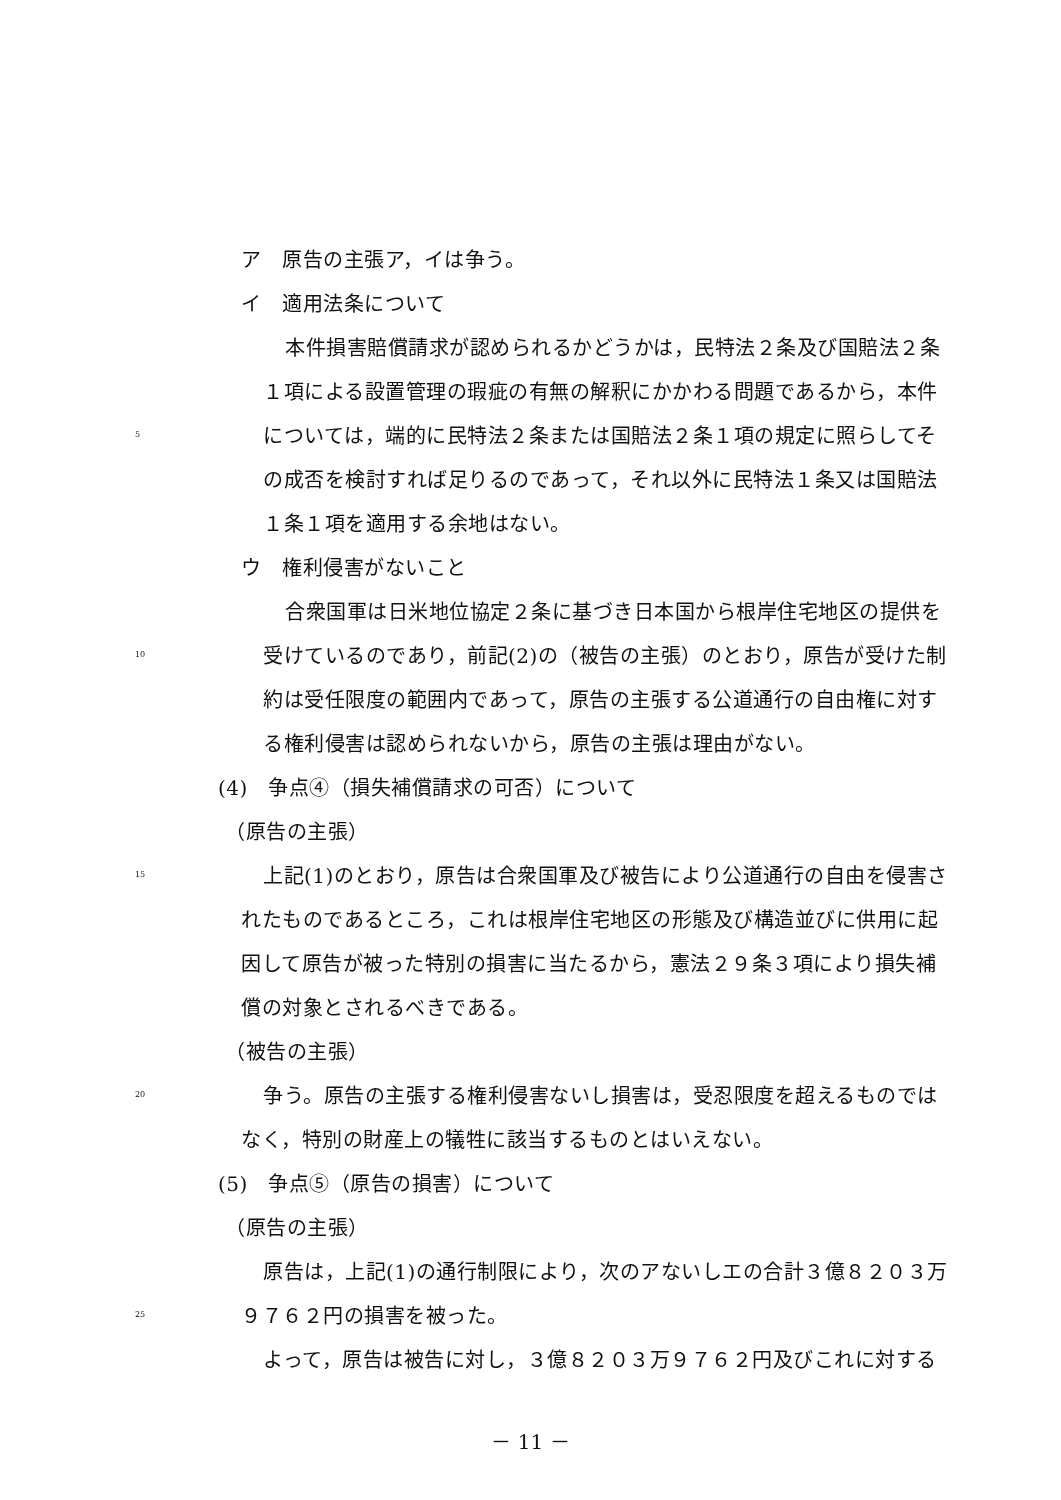ア　原告の主張ア，イは争う。
イ　適用法条について
本件損害賠償請求が認められるかどうかは，民特法２条及び国賠法２条
１項による設置管理の瑕疵の有無の解釈にかかわる問題であるから，本件
5
については，端的に民特法２条または国賠法２条１項の規定に照らしてそ
の成否を検討すれば足りるのであって，それ以外に民特法１条又は国賠法
１条１項を適用する余地はない。
ウ　権利侵害がないこと
合衆国軍は日米地位協定２条に基づき日本国から根岸住宅地区の提供を
10
受けているのであり，前記(2)の（被告の主張）のとおり，原告が受けた制
約は受任限度の範囲内であって，原告の主張する公道通行の自由権に対す
る権利侵害は認められないから，原告の主張は理由がない。
(4)　争点④（損失補償請求の可否）について
（原告の主張）
15
上記(1)のとおり，原告は合衆国軍及び被告により公道通行の自由を侵害さ
れたものであるところ，これは根岸住宅地区の形態及び構造並びに供用に起
因して原告が被った特別の損害に当たるから，憲法２９条３項により損失補
償の対象とされるべきである。
（被告の主張）
20
争う。原告の主張する権利侵害ないし損害は，受忍限度を超えるものでは
なく，特別の財産上の犠牲に該当するものとはいえない。
(5)　争点⑤（原告の損害）について
（原告の主張）
原告は，上記(1)の通行制限により，次のアないしエの合計３億８２０３万
25
９７６２円の損害を被った。
よって，原告は被告に対し，３億８２０３万９７６２円及びこれに対する
－ 11 －